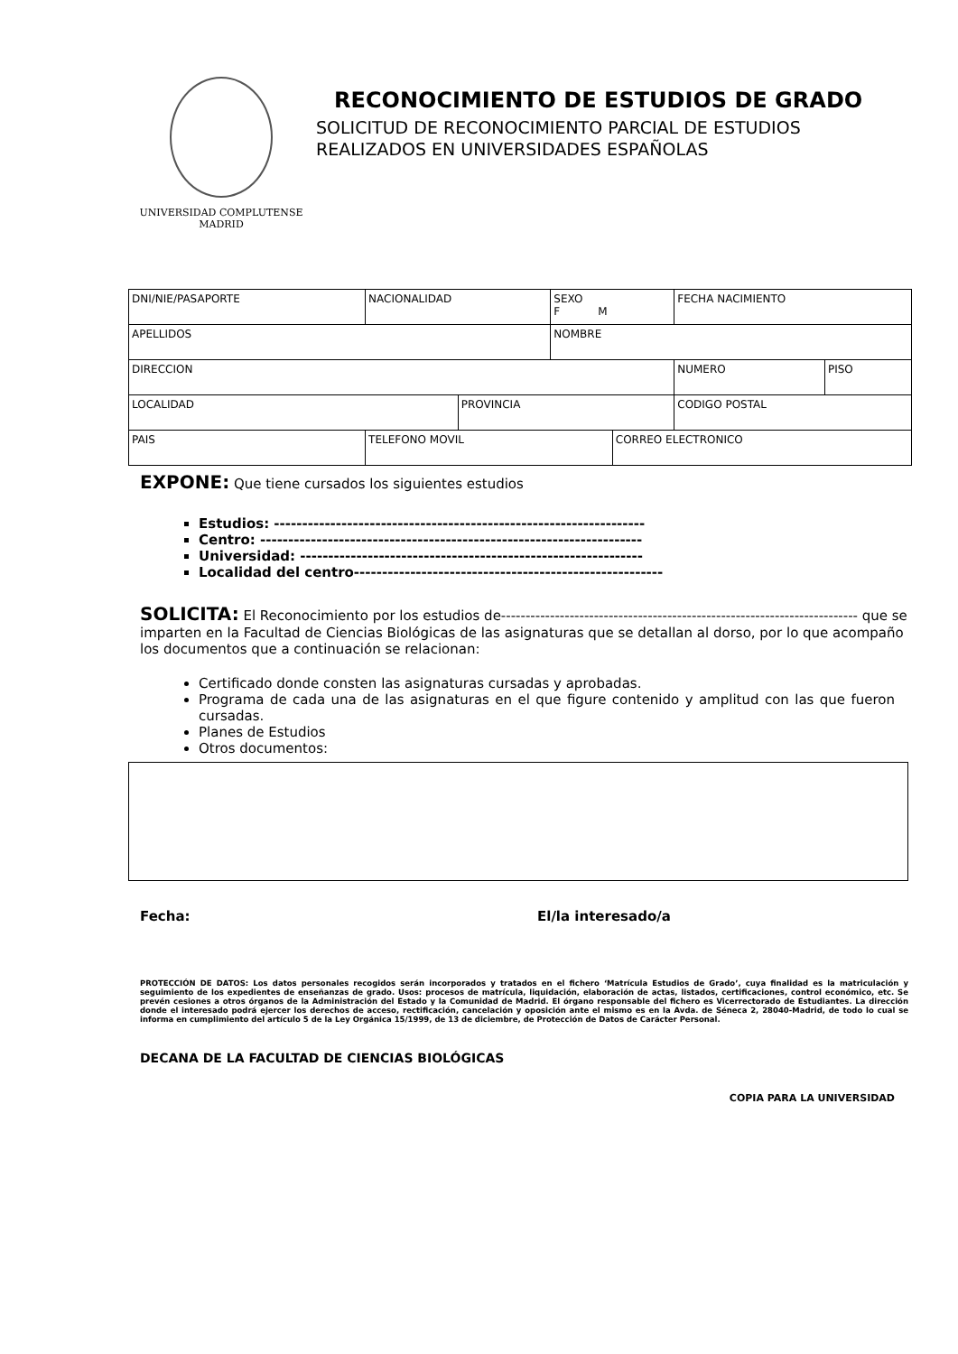UNIVERSIDAD COMPLUTENSE
MADRID
RECONOCIMIENTO DE ESTUDIOS DE GRADO
SOLICITUD DE RECONOCIMIENTO PARCIAL DE ESTUDIOS
REALIZADOS EN UNIVERSIDADES ESPAÑOLAS
| DNI/NIE/PASAPORTE | NACIONALIDAD | | SEXO F M | | FECHA NACIMIENTO | | |
| APELLIDOS | | | NOMBRE | | | | |
| DIRECCION | | | | | | NUMERO | PISO |
| LOCALIDAD | | PROVINCIA | | | | CODIGO POSTAL | |
| PAIS | TELEFONO MOVIL | | | CORREO ELECTRONICO | | | |
EXPONE: Que tiene cursados los siguientes estudios
Estudios: ------------------------------------------------------------------
Centro: --------------------------------------------------------------------
Universidad: -------------------------------------------------------------
Localidad del centro-------------------------------------------------------
SOLICITA: El Reconocimiento por los estudios de------------------------------------------------------------------------- que se imparten en la Facultad de Ciencias Biológicas de las asignaturas que se detallan al dorso, por lo que acompaño los documentos que a continuación se relacionan:
Certificado donde consten las asignaturas cursadas y aprobadas.
Programa de cada una de las asignaturas en el que figure contenido y amplitud con las que fueron cursadas.
Planes de Estudios
Otros documentos:
Fecha: El/la interesado/a
PROTECCIÓN DE DATOS: Los datos personales recogidos serán incorporados y tratados en el fichero ‘Matrícula Estudios de Grado’, cuya finalidad es la matriculación y seguimiento de los expedientes de enseñanzas de grado. Usos: procesos de matrícula, liquidación, elaboración de actas, listados, certificaciones, control económico, etc. Se prevén cesiones a otros órganos de la Administración del Estado y la Comunidad de Madrid. El órgano responsable del fichero es Vicerrectorado de Estudiantes. La dirección donde el interesado podrá ejercer los derechos de acceso, rectificación, cancelación y oposición ante el mismo es en la Avda. de Séneca 2, 28040-Madrid, de todo lo cual se informa en cumplimiento del artículo 5 de la Ley Orgánica 15/1999, de 13 de diciembre, de Protección de Datos de Carácter Personal.
DECANA DE LA FACULTAD DE CIENCIAS BIOLÓGICAS
COPIA PARA LA UNIVERSIDAD